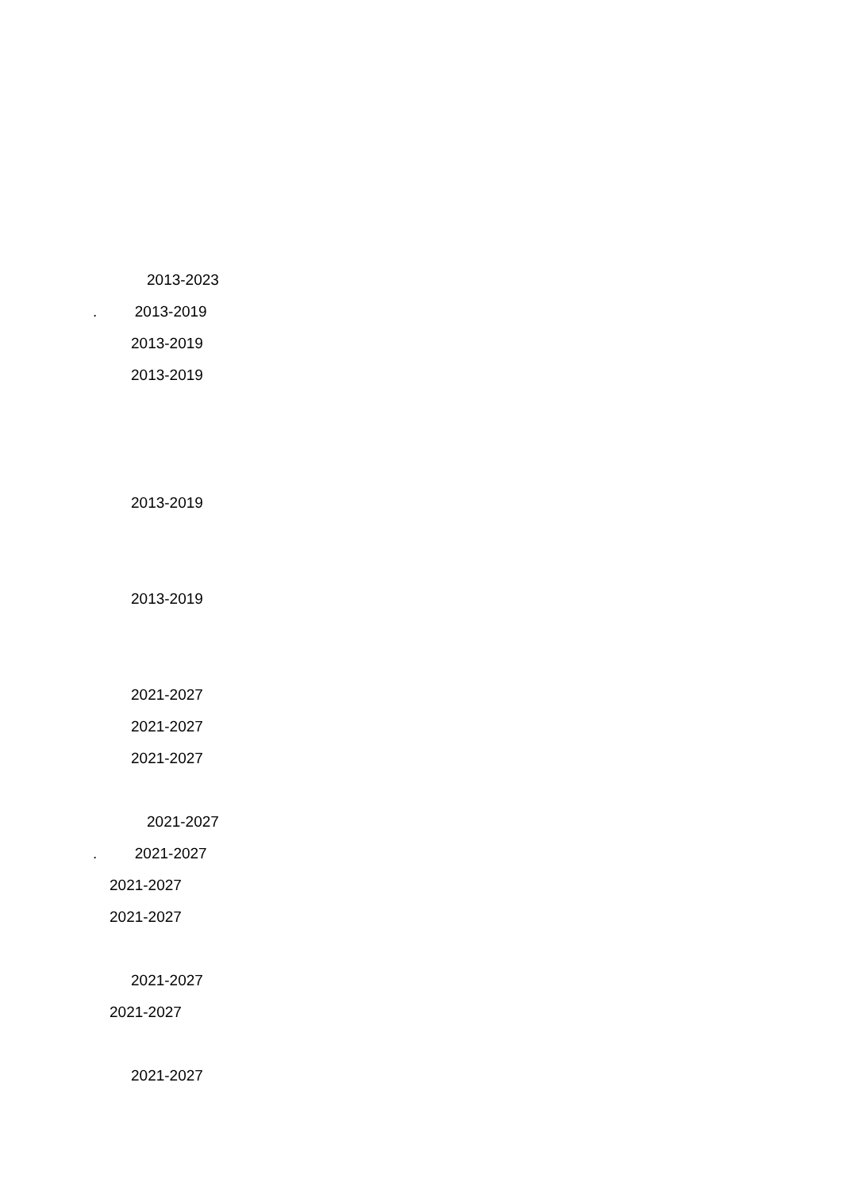2013-2023
. 2013-2019
2013-2019
2013-2019
2013-2019
2013-2019
2021-2027
2021-2027
2021-2027
2021-2027
. 2021-2027
2021-2027
2021-2027
2021-2027
2021-2027
2021-2027